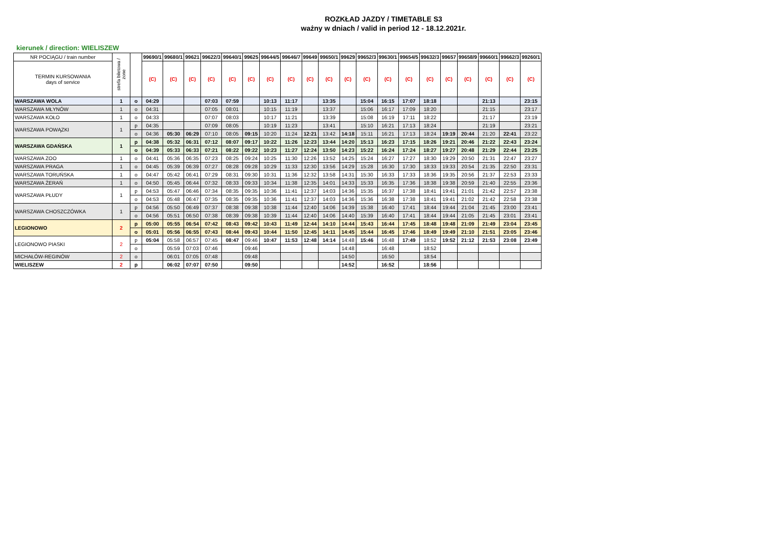ROZKŁAD JAZDY / TIMETABLE S3
ważny w dniach / valid in period 12 - 18.12.2021r.
kierunek / direction: WIELISZEW
| NR POCIĄGU / train number | strefa biletowa / zone | | 99690/1 | 99680/1 | 99621 | 99622/3 | 99640/1 | 99625 | 99644/5 | 99646/7 | 99649 | 99650/1 | 99629 | 99652/3 | 99630/1 | 99654/5 | 99632/3 | 99657 | 99658/9 | 99660/1 | 99662/3 | 99260/1 |
| --- | --- | --- | --- | --- | --- | --- | --- | --- | --- | --- | --- | --- | --- | --- | --- | --- | --- | --- | --- | --- | --- | --- |
| TERMIN KURSOWANIA days of service | | | (C) | (C) | (C) | (C) | (C) | (C) | (C) | (C) | (C) | (C) | (C) | (C) | (C) | (C) | (C) | (C) | (C) | (C) | (C) | (C) |
| WARSZAWA WOLA | 1 | o | 04:29 | | | 07:03 | 07:59 | | 10:13 | 11:17 | | 13:35 | | 15:04 | 16:15 | 17:07 | 18:18 | | | 21:13 | | 23:15 |
| WARSZAWA MŁYNÓW | 1 | o | 04:31 | | | 07:05 | 08:01 | | 10:15 | 11:19 | | 13:37 | | 15:06 | 16:17 | 17:09 | 18:20 | | | 21:15 | | 23:17 |
| WARSZAWA KOŁO | 1 | o | 04:33 | | | 07:07 | 08:03 | | 10:17 | 11:21 | | 13:39 | | 15:08 | 16:19 | 17:11 | 18:22 | | | 21:17 | | 23:19 |
| WARSZAWA POWĄZKI | 1 | p | 04:35 | | | 07:09 | 08:05 | | 10:19 | 11:23 | | 13:41 | | 15:10 | 16:21 | 17:13 | 18:24 | | | 21:19 | | 23:21 |
| | | o | 04:36 | 05:30 | 06:29 | 07:10 | 08:05 | 09:15 | 10:20 | 11:24 | 12:21 | 13:42 | 14:18 | 15:11 | 16:21 | 17:13 | 18:24 | 19:19 | 20:44 | 21:20 | 22:41 | 23:22 |
| WARSZAWA GDAŃSKA | 1 | p | 04:38 | 05:32 | 06:31 | 07:12 | 08:07 | 09:17 | 10:22 | 11:26 | 12:23 | 13:44 | 14:20 | 15:13 | 16:23 | 17:15 | 18:26 | 19:21 | 20:46 | 21:22 | 22:43 | 23:24 |
| | | o | 04:39 | 05:33 | 06:33 | 07:21 | 08:22 | 09:22 | 10:23 | 11:27 | 12:24 | 13:50 | 14:23 | 15:22 | 16:24 | 17:24 | 18:27 | 19:27 | 20:48 | 21:29 | 22:44 | 23:25 |
| WARSZAWA ZOO | 1 | o | 04:41 | 05:36 | 06:35 | 07:23 | 08:25 | 09:24 | 10:25 | 11:30 | 12:26 | 13:52 | 14:25 | 15:24 | 16:27 | 17:27 | 18:30 | 19:29 | 20:50 | 21:31 | 22:47 | 23:27 |
| WARSZAWA PRAGA | 1 | o | 04:45 | 05:39 | 06:39 | 07:27 | 08:28 | 09:28 | 10:29 | 11:33 | 12:30 | 13:56 | 14:29 | 15:28 | 16:30 | 17:30 | 18:33 | 19:33 | 20:54 | 21:35 | 22:50 | 23:31 |
| WARSZAWA TORUŃSKA | 1 | o | 04:47 | 05:42 | 06:41 | 07:29 | 08:31 | 09:30 | 10:31 | 11:36 | 12:32 | 13:58 | 14:31 | 15:30 | 16:33 | 17:33 | 18:36 | 19:35 | 20:56 | 21:37 | 22:53 | 23:33 |
| WARSZAWA ŻERAŃ | 1 | o | 04:50 | 05:45 | 06:44 | 07:32 | 08:33 | 09:33 | 10:34 | 11:38 | 12:35 | 14:01 | 14:33 | 15:33 | 16:35 | 17:36 | 18:38 | 19:38 | 20:59 | 21:40 | 22:55 | 23:36 |
| WARSZAWA PŁUDY | 1 | p | 04:53 | 05:47 | 06:46 | 07:34 | 08:35 | 09:35 | 10:36 | 11:41 | 12:37 | 14:03 | 14:36 | 15:35 | 16:37 | 17:38 | 18:41 | 19:41 | 21:01 | 21:42 | 22:57 | 23:38 |
| | | o | 04:53 | 05:48 | 06:47 | 07:35 | 08:35 | 09:35 | 10:36 | 11:41 | 12:37 | 14:03 | 14:36 | 15:36 | 16:38 | 17:38 | 18:41 | 19:41 | 21:02 | 21:42 | 22:58 | 23:38 |
| WARSZAWA CHOSZCZÓWKA | 1 | p | 04:56 | 05:50 | 06:49 | 07:37 | 08:38 | 09:38 | 10:38 | 11:44 | 12:40 | 14:06 | 14:39 | 15:38 | 16:40 | 17:41 | 18:44 | 19:44 | 21:04 | 21:45 | 23:00 | 23:41 |
| | | o | 04:56 | 05:51 | 06:50 | 07:38 | 08:39 | 09:38 | 10:39 | 11:44 | 12:40 | 14:06 | 14:40 | 15:39 | 16:40 | 17:41 | 18:44 | 19:44 | 21:05 | 21:45 | 23:01 | 23:41 |
| LEGIONOWO | 2 | p | 05:00 | 05:55 | 06:54 | 07:42 | 08:43 | 09:42 | 10:43 | 11:49 | 12:44 | 14:10 | 14:44 | 15:43 | 16:44 | 17:45 | 18:48 | 19:48 | 21:09 | 21:49 | 23:04 | 23:45 |
| | | o | 05:01 | 05:56 | 06:55 | 07:43 | 08:44 | 09:43 | 10:44 | 11:50 | 12:45 | 14:11 | 14:45 | 15:44 | 16:45 | 17:46 | 18:49 | 19:49 | 21:10 | 21:51 | 23:05 | 23:46 |
| LEGIONOWO PIASKI | 2 | p | 05:04 | 05:58 | 06:57 | 07:45 | 08:47 | 09:46 | 10:47 | 11:53 | 12:48 | 14:14 | 14:48 | 15:46 | 16:48 | 17:49 | 18:52 | 19:52 | 21:12 | 21:53 | 23:08 | 23:49 |
| | | o | | 05:59 | 07:03 | 07:46 | | 09:46 | | | | | 14:48 | | 16:48 | | 18:52 | | | | | |
| MICHAŁÓW-REGINÓW | 2 | o | | 06:01 | 07:05 | 07:48 | | 09:48 | | | | | 14:50 | | 16:50 | | 18:54 | | | | | |
| WIELISZEW | 2 | p | | 06:02 | 07:07 | 07:50 | | 09:50 | | | | | 14:52 | | 16:52 | | 18:56 | | | | | |